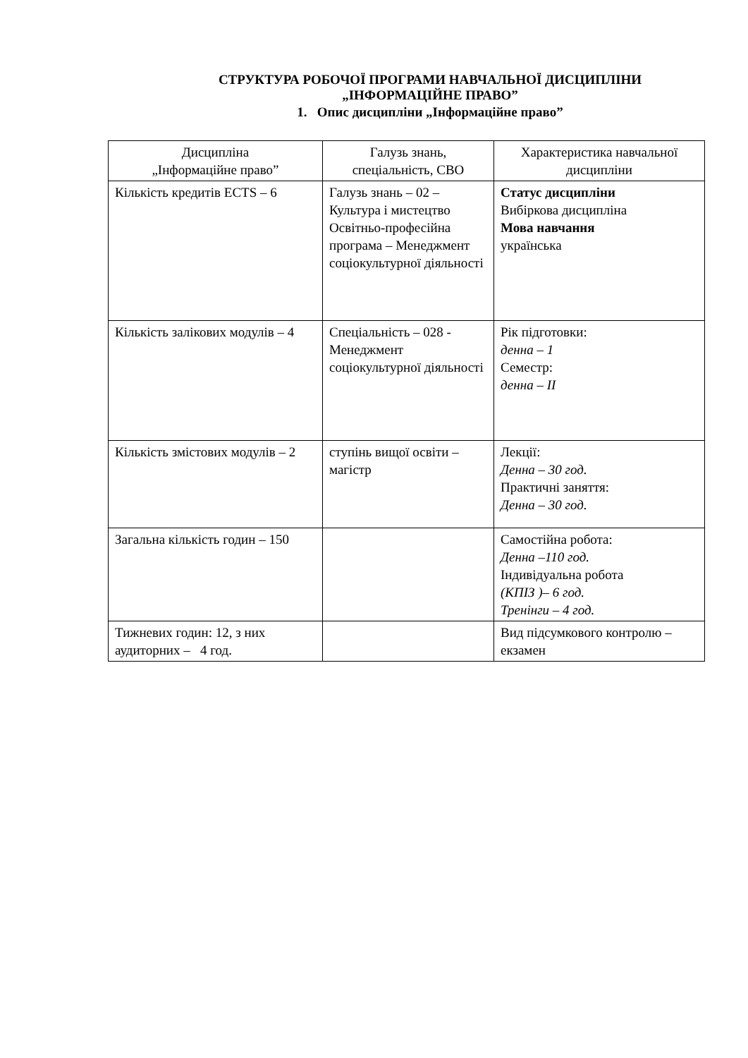СТРУКТУРА РОБОЧОЇ ПРОГРАМИ НАВЧАЛЬНОЇ ДИСЦИПЛІНИ
„ІНФОРМАЦІЙНЕ ПРАВО”
1. Опис дисципліни „Інформаційне право”
| Дисципліна „Інформаційне право” | Галузь знань, спеціальність, СВО | Характеристика навчальної дисципліни |
| --- | --- | --- |
| Кількість кредитів ECTS – 6 | Галузь знань – 02 – Культура і мистецтво Освітньо-професійна програма – Менеджмент соціокультурної діяльності | Статус дисципліни Вибіркова дисципліна Мова навчання українська |
| Кількість залікових модулів – 4 | Спеціальність – 028 - Менеджмент соціокультурної діяльності | Рік підготовки: денна – 1 Семестр: денна – ІІ |
| Кількість змістових модулів – 2 | ступінь вищої освіти – магістр | Лекції: Денна – 30 год. Практичні заняття: Денна – 30 год. |
| Загальна кількість годин – 150 | | Самостійна робота: Денна –110 год. Індивідуальна робота (КПІЗ )– 6 год. Тренінги – 4 год. |
| Тижневих годин: 12, з них аудиторних – 4 год. | | Вид підсумкового контролю – екзамен |